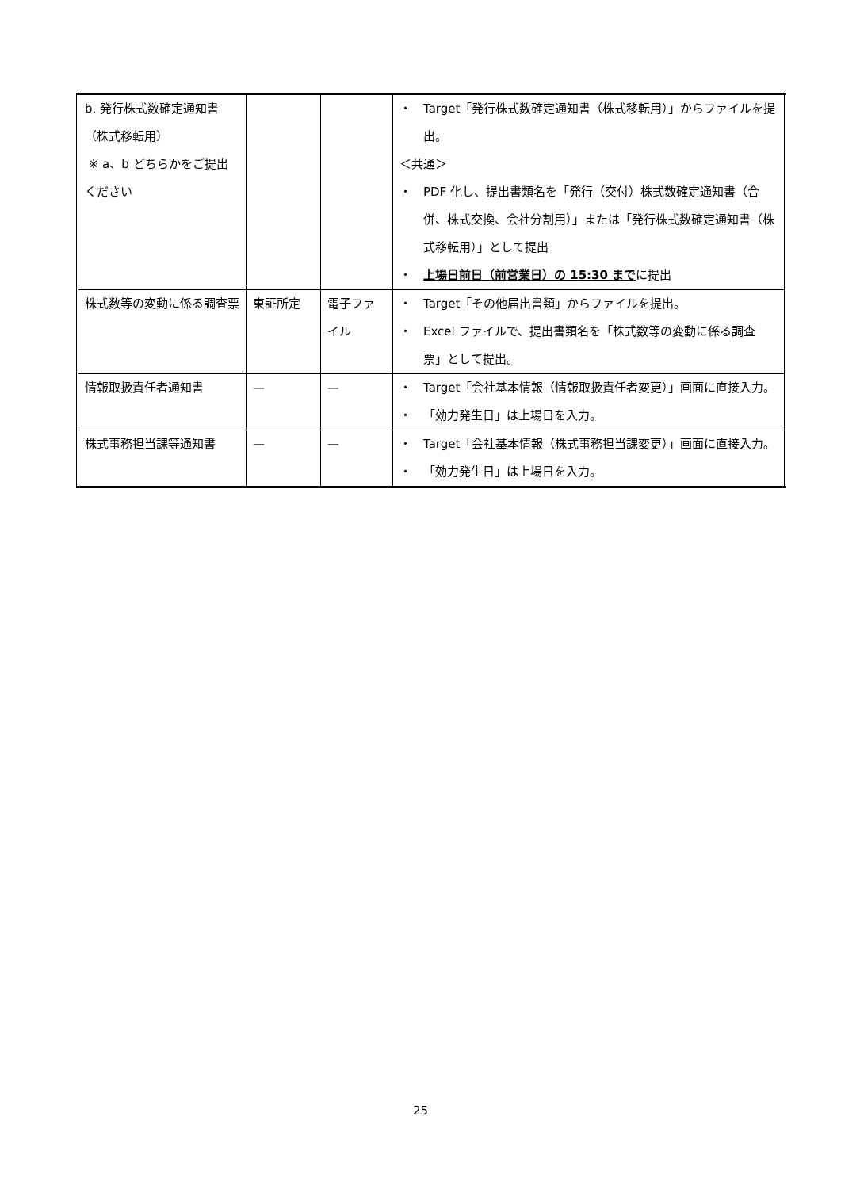| b. 発行株式数確定通知書（株式移転用） ※ a、b どちらかをご提出ください | | | ・ Target「発行株式数確定通知書（株式移転用）」からファイルを提出。 ＜共通＞ ・ PDF 化し、提出書類名を「発行（交付）株式数確定通知書（合併、株式交換、会社分割用）」または「発行株式数確定通知書（株式移転用）」として提出 ・ 上場日前日（前営業日）の 15:30 まで に提出 |
| 株式数等の変動に係る調査票 | 東証所定 | 電子ファイル | ・ Target「その他届出書類」からファイルを提出。 ・ Excel ファイルで、提出書類名を「株式数等の変動に係る調査票」として提出。 |
| 情報取扱責任者通知書 | — | — | ・ Target「会社基本情報（情報取扱責任者変更）」画面に直接入力。 ・ 「効力発生日」は上場日を入力。 |
| 株式事務担当課等通知書 | — | — | ・ Target「会社基本情報（株式事務担当課変更）」画面に直接入力。 ・ 「効力発生日」は上場日を入力。 |
25